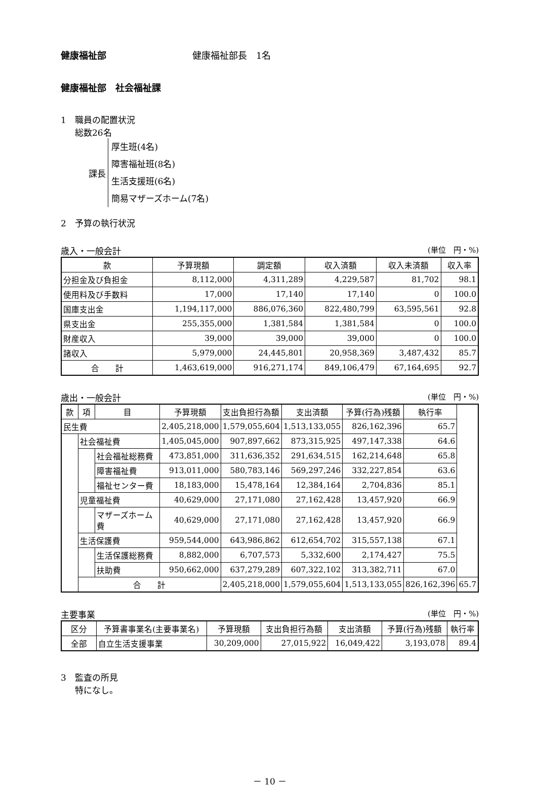健康福祉部 健康福祉部長　1名
健康福祉部　社会福祉課
1　職員の配置状況
総数26名
課長
厚生班(4名)
障害福祉班(8名)
生活支援班(6名)
簡易マザーズホーム(7名)
2　予算の執行状況
歳入・一般会計 (単位　円・%)
| 款 | 予算現額 | 調定額 | 収入済額 | 収入未済額 | 収入率 |
| --- | --- | --- | --- | --- | --- |
| 分担金及び負担金 | 8,112,000 | 4,311,289 | 4,229,587 | 81,702 | 98.1 |
| 使用料及び手数料 | 17,000 | 17,140 | 17,140 | 0 | 100.0 |
| 国庫支出金 | 1,194,117,000 | 886,076,360 | 822,480,799 | 63,595,561 | 92.8 |
| 県支出金 | 255,355,000 | 1,381,584 | 1,381,584 | 0 | 100.0 |
| 財産収入 | 39,000 | 39,000 | 39,000 | 0 | 100.0 |
| 諸収入 | 5,979,000 | 24,445,801 | 20,958,369 | 3,487,432 | 85.7 |
| 合 計 | 1,463,619,000 | 916,271,174 | 849,106,479 | 67,164,695 | 92.7 |
歳出・一般会計 (単位　円・%)
| 款 | 項 | 目 | 予算現額 | 支出負担行為額 | 支出済額 | 予算(行為)残額 | 執行率 | |
| --- | --- | --- | --- | --- | --- | --- | --- | --- |
| 民生費 | | | 2,405,218,000 | 1,579,055,604 | 1,513,133,055 | 826,162,396 | 65.7 | |
| | 社会福祉費 | | 1,405,045,000 | 907,897,662 | 873,315,925 | 497,147,338 | 64.6 | |
| | | 社会福祉総務費 | 473,851,000 | 311,636,352 | 291,634,515 | 162,214,648 | 65.8 | |
| | | 障害福祉費 | 913,011,000 | 580,783,146 | 569,297,246 | 332,227,854 | 63.6 | |
| | | 福祉センター費 | 18,183,000 | 15,478,164 | 12,384,164 | 2,704,836 | 85.1 | |
| | 児童福祉費 | | 40,629,000 | 27,171,080 | 27,162,428 | 13,457,920 | 66.9 | |
| | | マザーズホーム費 | 40,629,000 | 27,171,080 | 27,162,428 | 13,457,920 | 66.9 | |
| | 生活保護費 | | 959,544,000 | 643,986,862 | 612,654,702 | 315,557,138 | 67.1 | |
| | | 生活保護総務費 | 8,882,000 | 6,707,573 | 5,332,600 | 2,174,427 | 75.5 | |
| | | 扶助費 | 950,662,000 | 637,279,289 | 607,322,102 | 313,382,711 | 67.0 | |
| | 合 計 | | | 2,405,218,000 | 1,579,055,604 | 1,513,133,055 | 826,162,396 | 65.7 |
主要事業 (単位　円・%)
| 区分 | 予算書事業名(主要事業名) | 予算現額 | 支出負担行為額 | 支出済額 | 予算(行為)残額 | 執行率 |
| --- | --- | --- | --- | --- | --- | --- |
| 全部 | 自立生活支援事業 | 30,209,000 | 27,015,922 | 16,049,422 | 3,193,078 | 89.4 |
3　監査の所見
特になし。
－ 10 －